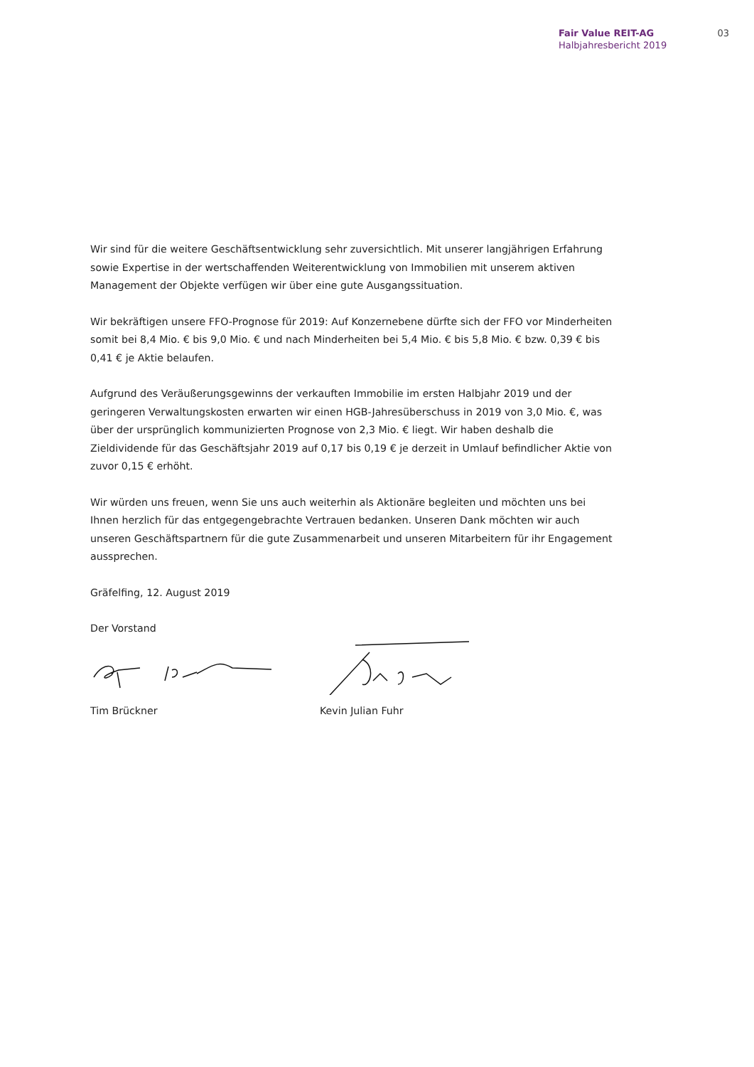Fair Value REIT-AG
Halbjahresbericht 2019
03
Wir sind für die weitere Geschäftsentwicklung sehr zuversichtlich. Mit unserer langjährigen Erfahrung sowie Expertise in der wertschaffenden Weiterentwicklung von Immobilien mit unserem aktiven Management der Objekte verfügen wir über eine gute Ausgangssituation.
Wir bekräftigen unsere FFO-Prognose für 2019: Auf Konzernebene dürfte sich der FFO vor Minderheiten somit bei 8,4 Mio. € bis 9,0 Mio. € und nach Minderheiten bei 5,4 Mio. € bis 5,8 Mio. € bzw. 0,39 € bis 0,41 € je Aktie belaufen.
Aufgrund des Veräußerungsgewinns der verkauften Immobilie im ersten Halbjahr 2019 und der geringeren Verwaltungskosten erwarten wir einen HGB-Jahresüberschuss in 2019 von 3,0 Mio. €, was über der ursprünglich kommunizierten Prognose von 2,3 Mio. € liegt. Wir haben deshalb die Zieldividende für das Geschäftsjahr 2019 auf 0,17 bis 0,19 € je derzeit in Umlauf befindlicher Aktie von zuvor 0,15 € erhöht.
Wir würden uns freuen, wenn Sie uns auch weiterhin als Aktionäre begleiten und möchten uns bei Ihnen herzlich für das entgegengebrachte Vertrauen bedanken. Unseren Dank möchten wir auch unseren Geschäftspartnern für die gute Zusammenarbeit und unseren Mitarbeitern für ihr Engagement aussprechen.
Gräfelfing, 12. August 2019
Der Vorstand
Tim Brückner Kevin Julian Fuhr